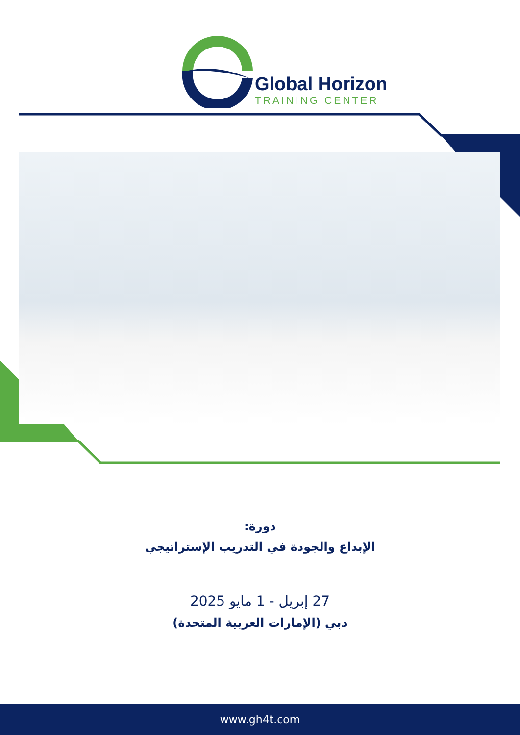Global Horizon
TRAINING CENTER
دورة:
الإبداع والجودة في التدريب الإستراتيجي
27 إبريل - 1 مايو 2025
دبي (الإمارات العربية المتحدة)
www.gh4t.com